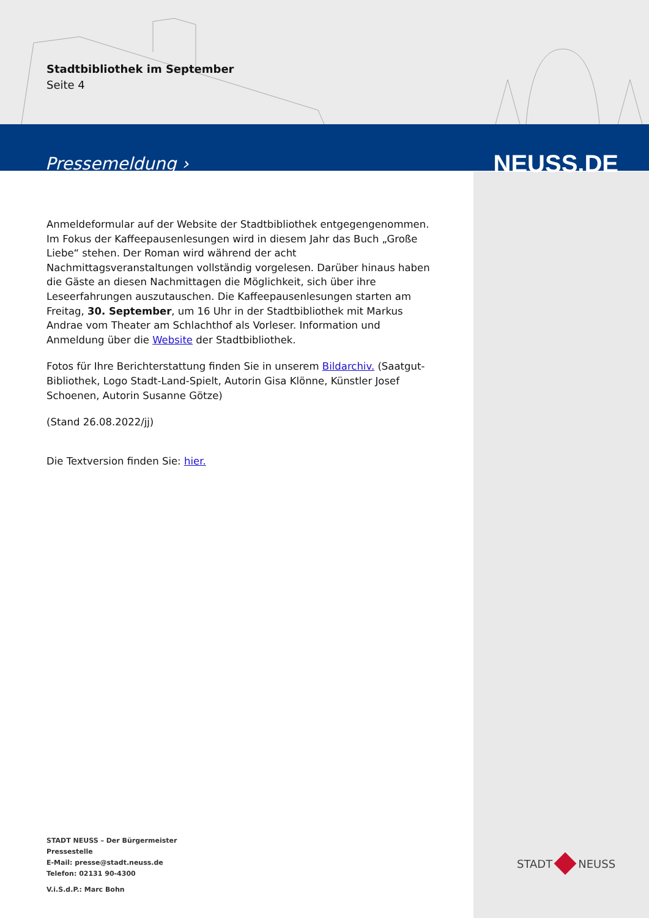Stadtbibliothek im September
Seite 4
Pressemeldung › NEUSS.DE
Anmeldeformular auf der Website der Stadtbibliothek entgegengenommen. Im Fokus der Kaffeepausenlesungen wird in diesem Jahr das Buch „Große Liebe“ stehen. Der Roman wird während der acht Nachmittagsveranstaltungen vollständig vorgelesen. Darüber hinaus haben die Gäste an diesen Nachmittagen die Möglichkeit, sich über ihre Leseerfahrungen auszutauschen. Die Kaffeepausenlesungen starten am Freitag, 30. September, um 16 Uhr in der Stadtbibliothek mit Markus Andrae vom Theater am Schlachthof als Vorleser. Information und Anmeldung über die Website der Stadtbibliothek.
Fotos für Ihre Berichterstattung finden Sie in unserem Bildarchiv. (Saatgut-Bibliothek, Logo Stadt-Land-Spielt, Autorin Gisa Klönne, Künstler Josef Schoenen, Autorin Susanne Götze)
(Stand 26.08.2022/jj)
Die Textversion finden Sie: hier.
STADT NEUSS – Der Bürgermeister
Pressestelle
E-Mail: presse@stadt.neuss.de
Telefon: 02131 90-4300
V.i.S.d.P.: Marc Bohn
STADT NEUSS